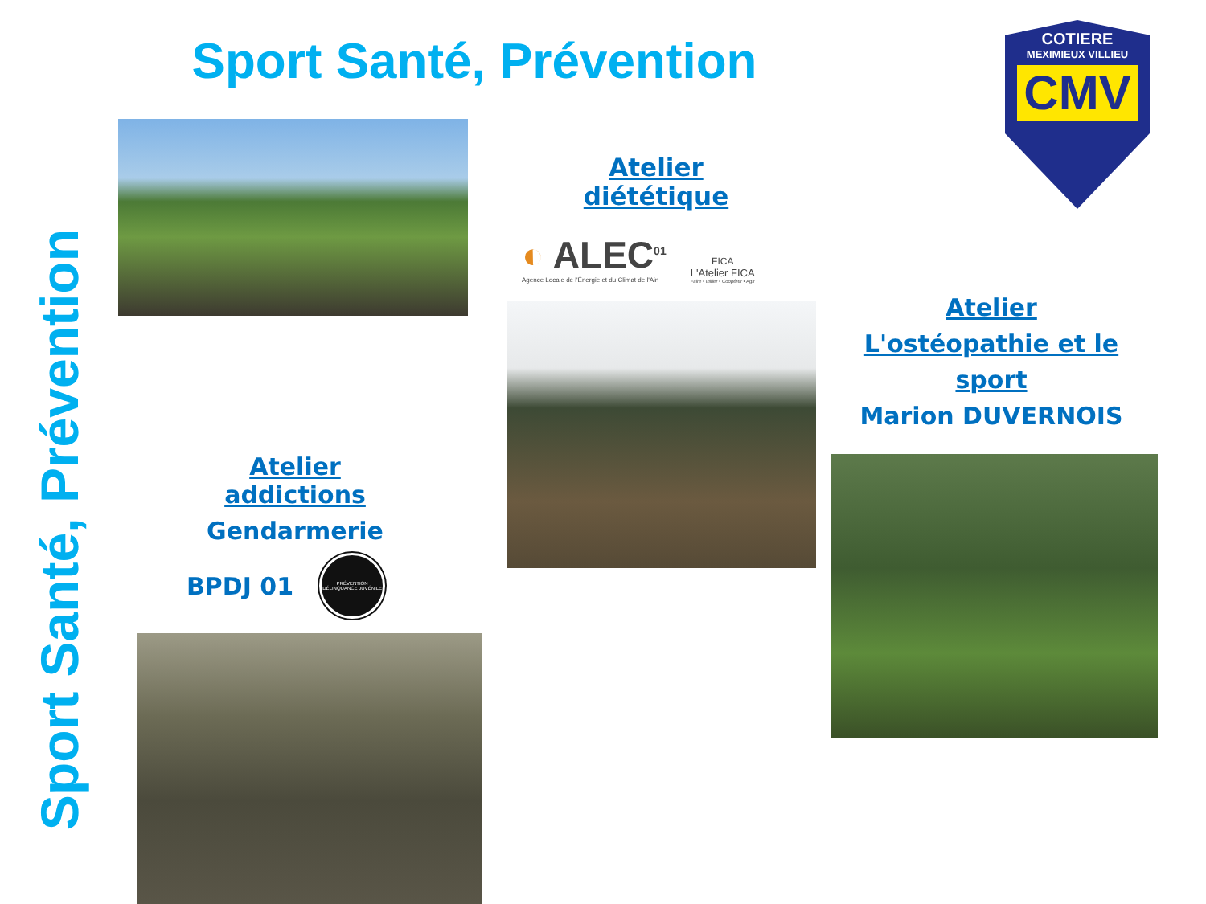Sport Santé, Prévention
Sport Santé, Prévention
Atelier addictions
Gendarmerie
BPDJ 01
PRÉVENTION
DÉLINQUANCE JUVÉNILE
Atelier diététique
◐ ALEC<sup>01</sup>
Agence Locale de l'Énergie et du Climat de l'Ain
FICA
L'Atelier FICA
Faire • Initier • Coopérer • Agir
COTIERE
MEXIMIEUX VILLIEU
CMV
Atelier
L'ostéopathie et le sport
Marion DUVERNOIS